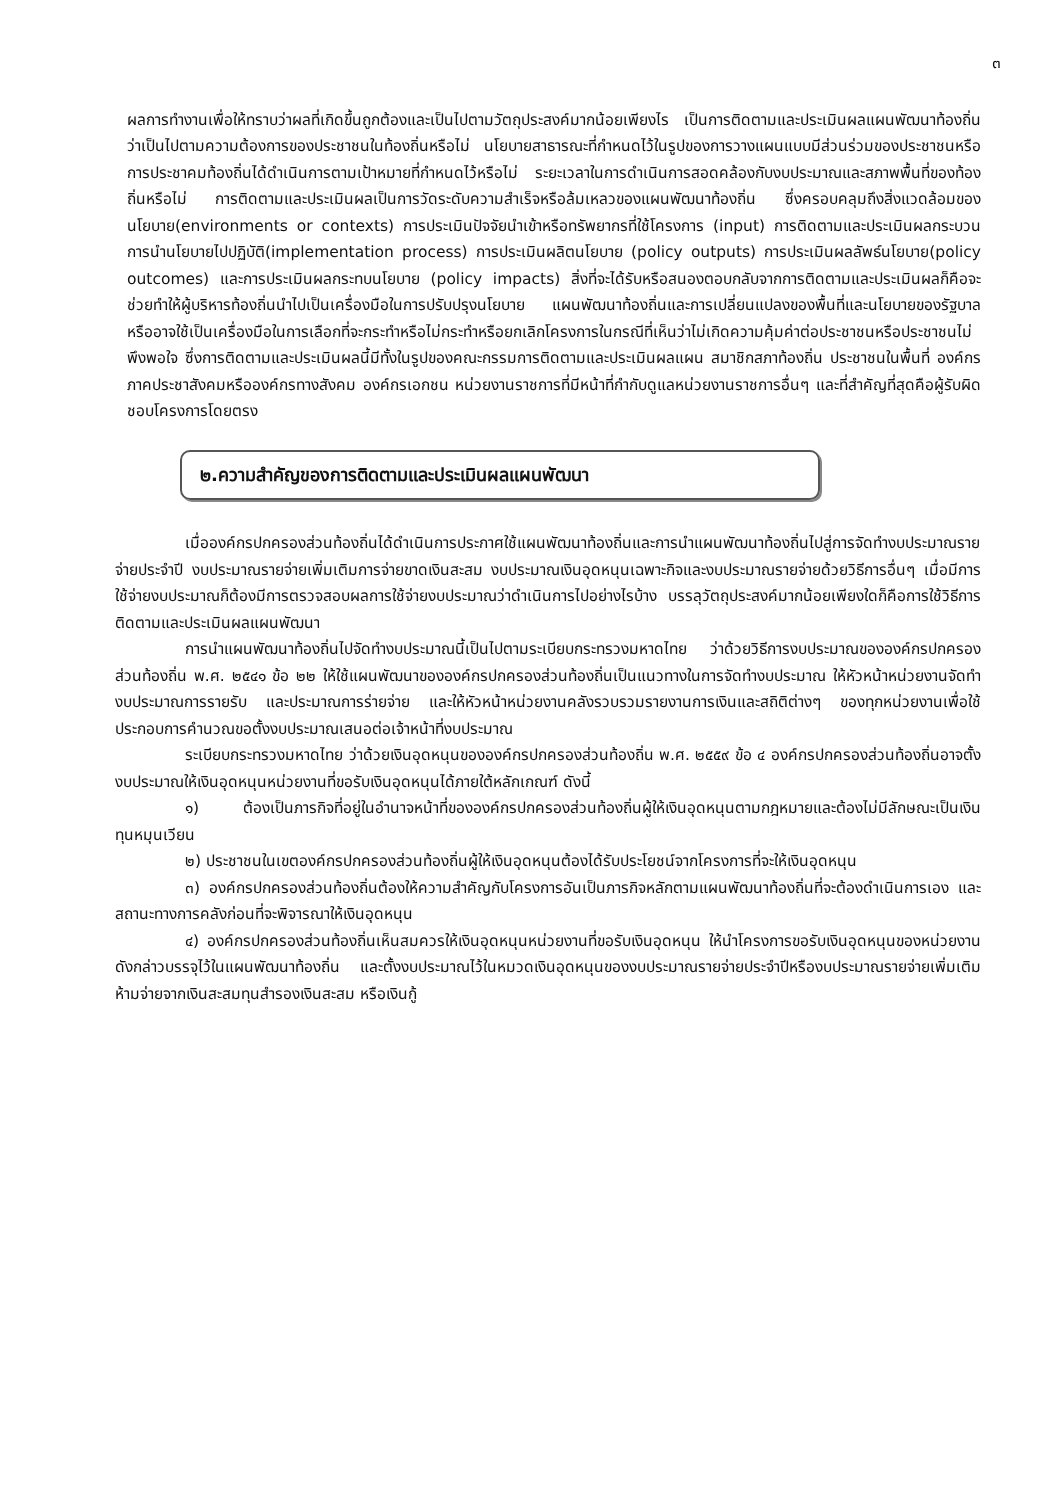๓
ผลการทำงานเพื่อให้ทราบว่าผลที่เกิดขึ้นถูกต้องและเป็นไปตามวัตถุประสงค์มากน้อยเพียงไร เป็นการติดตามและประเมินผลแผนพัฒนาท้องถิ่น ว่าเป็นไปตามความต้องการของประชาชนในท้องถิ่นหรือไม่ นโยบายสาธารณะที่กำหนดไว้ในรูปของการวางแผนแบบมีส่วนร่วมของประชาชนหรือการประชาคมท้องถิ่นได้ดำเนินการตามเป้าหมายที่กำหนดไว้หรือไม่ ระยะเวลาในการดำเนินการสอดคล้องกับงบประมาณและสภาพพื้นที่ของท้องถิ่นหรือไม่ การติดตามและประเมินผลเป็นการวัดระดับความสำเร็จหรือล้มเหลวของแผนพัฒนาท้องถิ่น ซึ่งครอบคลุมถึงสิ่งแวดล้อมของนโยบาย(environments or contexts) การประเมินปัจจัยนำเข้าหรือทรัพยากรที่ใช้โครงการ (input) การติดตามและประเมินผลกระบวนการนำนโยบายไปปฏิบัติ(implementation process) การประเมินผลิตนโยบาย (policy outputs) การประเมินผลลัพธ์นโยบาย(policy outcomes) และการประเมินผลกระทบนโยบาย (policy impacts) สิ่งที่จะได้รับหรือสนองตอบกลับจากการติดตามและประเมินผลก็คือจะช่วยทำให้ผู้บริหารท้องถิ่นนำไปเป็นเครื่องมือในการปรับปรุงนโยบาย แผนพัฒนาท้องถิ่นและการเปลี่ยนแปลงของพื้นที่และนโยบายของรัฐบาลหรืออาจใช้เป็นเครื่องมือในการเลือกที่จะกระทำหรือไม่กระทำหรือยกเลิกโครงการในกรณีที่เห็นว่าไม่เกิดความคุ้มค่าต่อประชาชนหรือประชาชนไม่พึงพอใจ ซึ่งการติดตามและประเมินผลนี้มีทั้งในรูปของคณะกรรมการติดตามและประเมินผลแผน สมาชิกสภาท้องถิ่น ประชาชนในพื้นที่ องค์กรภาคประชาสังคมหรือองค์กรทางสังคม องค์กรเอกชน หน่วยงานราชการที่มีหน้าที่กำกับดูแลหน่วยงานราชการอื่นๆ และที่สำคัญที่สุดคือผู้รับผิดชอบโครงการโดยตรง
๒.ความสำคัญของการติดตามและประเมินผลแผนพัฒนา
เมื่อองค์กรปกครองส่วนท้องถิ่นได้ดำเนินการประกาศใช้แผนพัฒนาท้องถิ่นและการนำแผนพัฒนาท้องถิ่นไปสู่การจัดทำงบประมาณรายจ่ายประจำปี งบประมาณรายจ่ายเพิ่มเติมการจ่ายขาดเงินสะสม งบประมาณเงินอุดหนุนเฉพาะกิจและงบประมาณรายจ่ายด้วยวิธีการอื่นๆ เมื่อมีการใช้จ่ายงบประมาณก็ต้องมีการตรวจสอบผลการใช้จ่ายงบประมาณว่าดำเนินการไปอย่างไรบ้าง บรรลุวัตถุประสงค์มากน้อยเพียงใดก็คือการใช้วิธีการติดตามและประเมินผลแผนพัฒนา
การนำแผนพัฒนาท้องถิ่นไปจัดทำงบประมาณนี้เป็นไปตามระเบียบกระทรวงมหาดไทย ว่าด้วยวิธีการงบประมาณขององค์กรปกครองส่วนท้องถิ่น พ.ศ. ๒๕๔๑ ข้อ ๒๒ ให้ใช้แผนพัฒนาขององค์กรปกครองส่วนท้องถิ่นเป็นแนวทางในการจัดทำงบประมาณ ให้หัวหน้าหน่วยงานจัดทำงบประมาณการรายรับ และประมาณการร่ายจ่าย และให้หัวหน้าหน่วยงานคลังรวบรวมรายงานการเงินและสถิติต่างๆ ของทุกหน่วยงานเพื่อใช้ประกอบการคำนวณขอตั้งงบประมาณเสนอต่อเจ้าหน้าที่งบประมาณ
ระเบียบกระทรวงมหาดไทย ว่าด้วยเงินอุดหนุนขององค์กรปกครองส่วนท้องถิ่น พ.ศ. ๒๕๕๙ ข้อ ๔ องค์กรปกครองส่วนท้องถิ่นอาจตั้งงบประมาณให้เงินอุดหนุนหน่วยงานที่ขอรับเงินอุดหนุนได้ภายใต้หลักเกณฑ์ ดังนี้
๑) ต้องเป็นภารกิจที่อยู่ในอำนาจหน้าที่ขององค์กรปกครองส่วนท้องถิ่นผู้ให้เงินอุดหนุนตามกฎหมายและต้องไม่มีลักษณะเป็นเงินทุนหมุนเวียน
๒) ประชาชนในเขตองค์กรปกครองส่วนท้องถิ่นผู้ให้เงินอุดหนุนต้องได้รับประโยชน์จากโครงการที่จะให้เงินอุดหนุน
๓) องค์กรปกครองส่วนท้องถิ่นต้องให้ความสำคัญกับโครงการอันเป็นภารกิจหลักตามแผนพัฒนาท้องถิ่นที่จะต้องดำเนินการเอง และสถานะทางการคลังก่อนที่จะพิจารณาให้เงินอุดหนุน
๔) องค์กรปกครองส่วนท้องถิ่นเห็นสมควรให้เงินอุดหนุนหน่วยงานที่ขอรับเงินอุดหนุน ให้นำโครงการขอรับเงินอุดหนุนของหน่วยงานดังกล่าวบรรจุไว้ในแผนพัฒนาท้องถิ่น และตั้งงบประมาณไว้ในหมวดเงินอุดหนุนของงบประมาณรายจ่ายประจำปีหรืองบประมาณรายจ่ายเพิ่มเติม ห้ามจ่ายจากเงินสะสมทุนสำรองเงินสะสม หรือเงินกู้